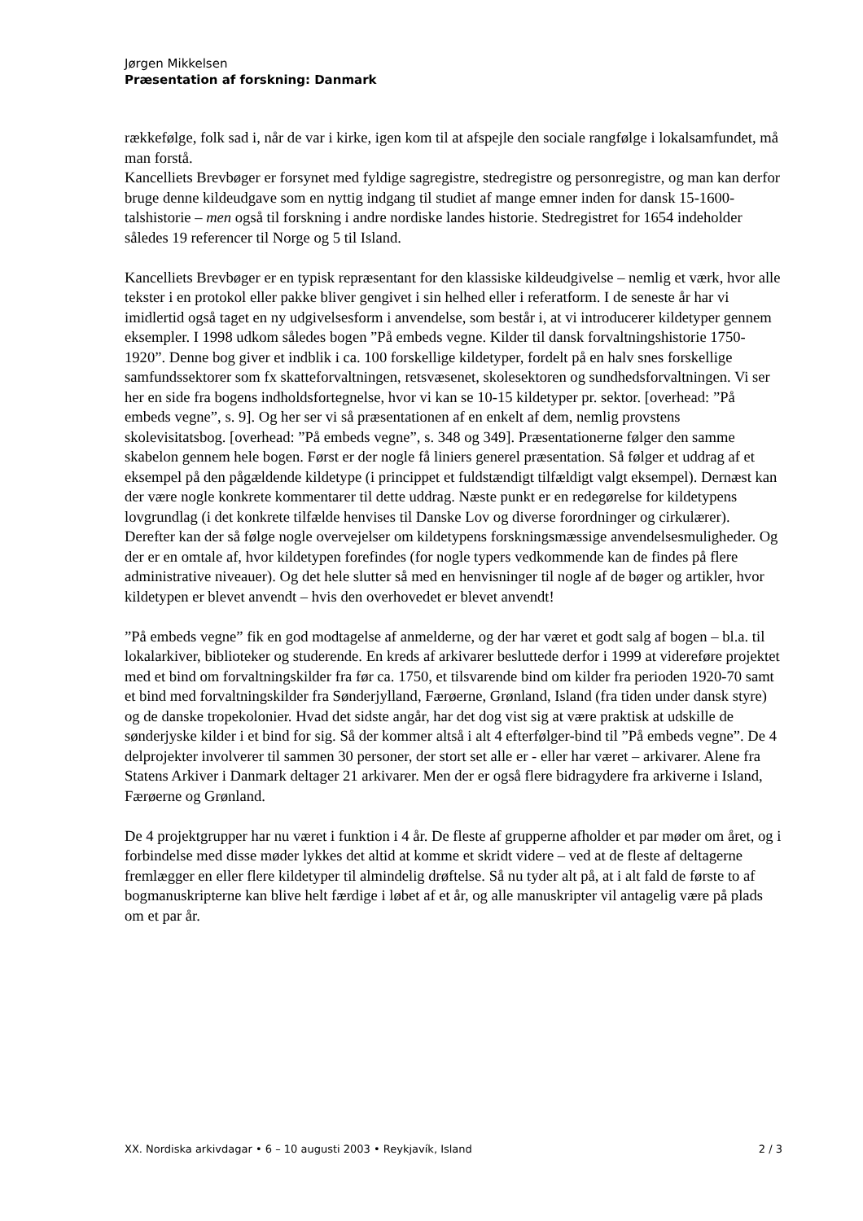Jørgen Mikkelsen
Præsentation af forskning: Danmark
rækkefølge, folk sad i, når de var i kirke, igen kom til at afspejle den sociale rangfølge i lokalsamfundet, må man forstå.
Kancelliets Brevbøger er forsynet med fyldige sagregistre, stedregistre og personregistre, og man kan derfor bruge denne kildeudgave som en nyttig indgang til studiet af mange emner inden for dansk 15-1600-talshistorie – men også til forskning i andre nordiske landes historie. Stedregistret for 1654 indeholder således 19 referencer til Norge og 5 til Island.
Kancelliets Brevbøger er en typisk repræsentant for den klassiske kildeudgivelse – nemlig et værk, hvor alle tekster i en protokol eller pakke bliver gengivet i sin helhed eller i referatform. I de seneste år har vi imidlertid også taget en ny udgivelsesform i anvendelse, som består i, at vi introducerer kildetyper gennem eksempler. I 1998 udkom således bogen ”På embeds vegne. Kilder til dansk forvaltningshistorie 1750-1920”. Denne bog giver et indblik i ca. 100 forskellige kildetyper, fordelt på en halv snes forskellige samfundssektorer som fx skatteforvaltningen, retsvæsenet, skolesektoren og sundhedsforvaltningen. Vi ser her en side fra bogens indholdsfortegnelse, hvor vi kan se 10-15 kildetyper pr. sektor. [overhead: ”På embeds vegne”, s. 9]. Og her ser vi så præsentationen af en enkelt af dem, nemlig provstens skolevisitatsbog. [overhead: ”På embeds vegne”, s. 348 og 349]. Præsentationerne følger den samme skabelon gennem hele bogen. Først er der nogle få liniers generel præsentation. Så følger et uddrag af et eksempel på den pågældende kildetype (i princippet et fuldstændigt tilfældigt valgt eksempel). Dernæst kan der være nogle konkrete kommentarer til dette uddrag. Næste punkt er en redegørelse for kildetypens lovgrundlag (i det konkrete tilfælde henvises til Danske Lov og diverse forordninger og cirkulærer). Derefter kan der så følge nogle overvejelser om kildetypens forskningsmæssige anvendelsesmuligheder. Og der er en omtale af, hvor kildetypen forefindes (for nogle typers vedkommende kan de findes på flere administrative niveauer). Og det hele slutter så med en henvisninger til nogle af de bøger og artikler, hvor kildetypen er blevet anvendt – hvis den overhovedet er blevet anvendt!
”På embeds vegne” fik en god modtagelse af anmelderne, og der har været et godt salg af bogen – bl.a. til lokalarkiver, biblioteker og studerende. En kreds af arkivarer besluttede derfor i 1999 at videreføre projektet med et bind om forvaltningskilder fra før ca. 1750, et tilsvarende bind om kilder fra perioden 1920-70 samt et bind med forvaltningskilder fra Sønderjylland, Færøerne, Grønland, Island (fra tiden under dansk styre) og de danske tropekolonier. Hvad det sidste angår, har det dog vist sig at være praktisk at udskille de sønderjyske kilder i et bind for sig. Så der kommer altså i alt 4 efterfølger-bind til ”På embeds vegne”. De 4 delprojekter involverer til sammen 30 personer, der stort set alle er - eller har været – arkivarer. Alene fra Statens Arkiver i Danmark deltager 21 arkivarer. Men der er også flere bidragydere fra arkiverne i Island, Færøerne og Grønland.
De 4 projektgrupper har nu været i funktion i 4 år. De fleste af grupperne afholder et par møder om året, og i forbindelse med disse møder lykkes det altid at komme et skridt videre – ved at de fleste af deltagerne fremlægger en eller flere kildetyper til almindelig drøftelse. Så nu tyder alt på, at i alt fald de første to af bogmanuskripterne kan blive helt færdige i løbet af et år, og alle manuskripter vil antagelig være på plads om et par år.
XX. Nordiska arkivdagar • 6 – 10 augusti 2003 • Reykjavík, Island 2 / 3